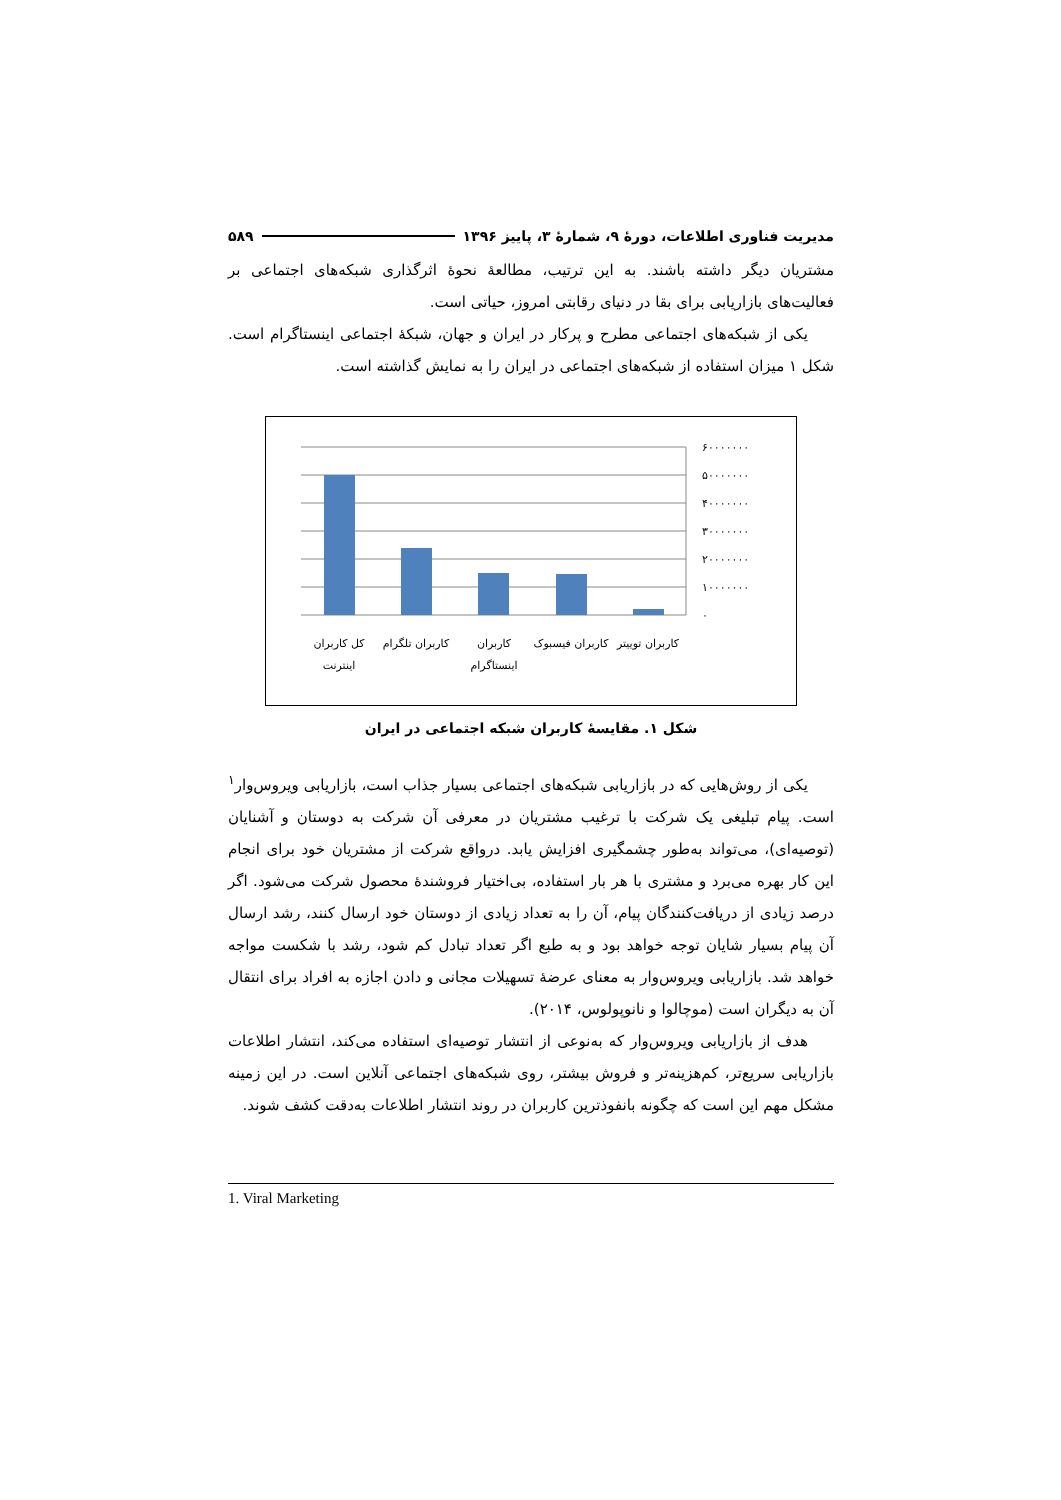مدیریت فناوری اطلاعات، دورهٔ ۹، شمارهٔ ۳، پاییز ۱۳۹۶ ۵۸۹
مشتریان دیگر داشته باشند. به این ترتیب، مطالعهٔ نحوهٔ اثرگذاری شبکه‌های اجتماعی بر فعالیت‌های بازاریابی برای بقا در دنیای رقابتی امروز، حیاتی است.
یکی از شبکه‌های اجتماعی مطرح و پرکار در ایران و جهان، شبکهٔ اجتماعی اینستاگرام است. شکل ۱ میزان استفاده از شبکه‌های اجتماعی در ایران را به نمایش گذاشته است.
۶۰۰۰۰۰۰۰
۵۰۰۰۰۰۰۰
۴۰۰۰۰۰۰۰
۳۰۰۰۰۰۰۰
۲۰۰۰۰۰۰۰
۱۰۰۰۰۰۰۰
۰
کل کاربران
اینترنت
کاربران تلگرام
کاربران
اینستاگرام
کاربران فیسبوک
کاربران توییتر
شکل ۱. مقایسهٔ کاربران شبکه اجتماعی در ایران
یکی از روش‌هایی که در بازاریابی شبکه‌های اجتماعی بسیار جذاب است، بازاریابی ویروس‌وار<sup>۱</sup> است. پیام تبلیغی یک شرکت با ترغیب مشتریان در معرفی آن شرکت به دوستان و آشنایان (توصیه‌ای)، می‌تواند به‌طور چشمگیری افزایش یابد. درواقع شرکت از مشتریان خود برای انجام این کار بهره می‌برد و مشتری با هر بار استفاده، بی‌اختیار فروشندهٔ محصول شرکت می‌شود. اگر درصد زیادی از دریافت‌کنندگان پیام، آن را به تعداد زیادی از دوستان خود ارسال کنند، رشد ارسال آن پیام بسیار شایان توجه خواهد بود و به طبع اگر تعداد تبادل کم شود، رشد با شکست مواجه خواهد شد. بازاریابی ویروس‌وار به معنای عرضهٔ تسهیلات مجانی و دادن اجازه به افراد برای انتقال آن به دیگران است (موچالوا و نانوپولوس، ۲۰۱۴).
هدف از بازاریابی ویروس‌وار که به‌نوعی از انتشار توصیه‌ای استفاده می‌کند، انتشار اطلاعات بازاریابی سریع‌تر، کم‌هزینه‌تر و فروش بیشتر، روی شبکه‌های اجتماعی آنلاین است. در این زمینه مشکل مهم این است که چگونه بانفوذترین کاربران در روند انتشار اطلاعات به‌دقت کشف شوند.
1. Viral Marketing